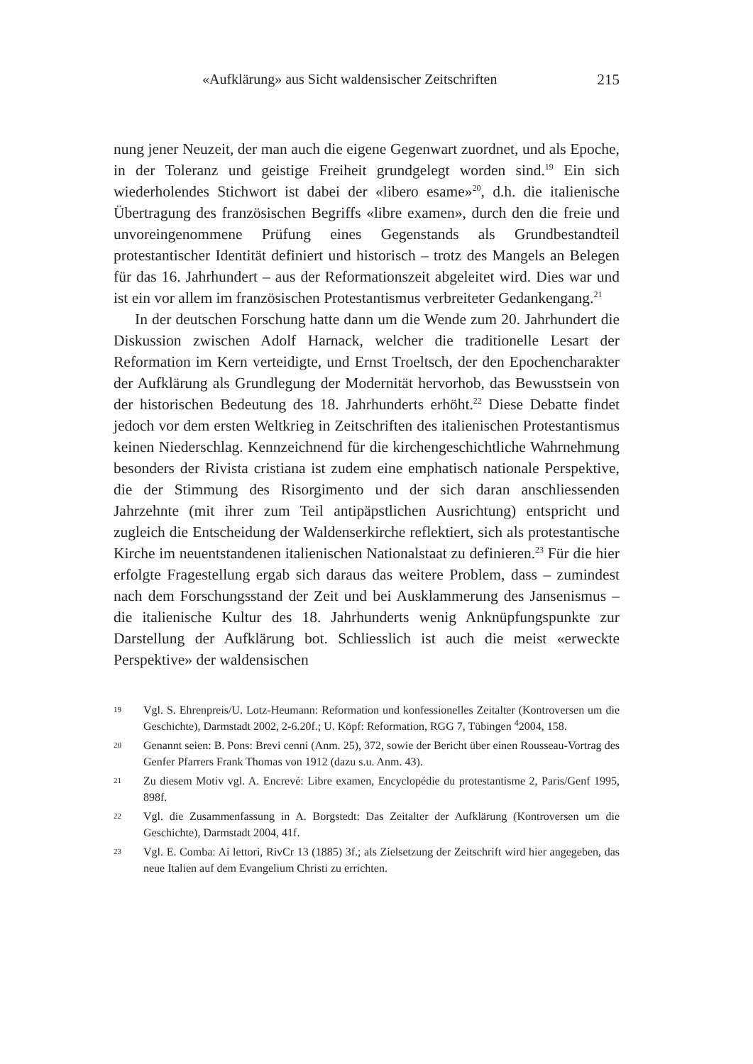«Aufklärung» aus Sicht waldensischer Zeitschriften 215
nung jener Neuzeit, der man auch die eigene Gegenwart zuordnet, und als Epoche, in der Toleranz und geistige Freiheit grundgelegt worden sind.<sup>19</sup> Ein sich wiederholendes Stichwort ist dabei der «libero esame»<sup>20</sup>, d.h. die italienische Übertragung des französischen Begriffs «libre examen», durch den die freie und unvoreingenommene Prüfung eines Gegenstands als Grundbestandteil protestantischer Identität definiert und historisch – trotz des Mangels an Belegen für das 16. Jahrhundert – aus der Reformationszeit abgeleitet wird. Dies war und ist ein vor allem im französischen Protestantismus verbreiteter Gedankengang.<sup>21</sup>
In der deutschen Forschung hatte dann um die Wende zum 20. Jahrhundert die Diskussion zwischen Adolf Harnack, welcher die traditionelle Lesart der Reformation im Kern verteidigte, und Ernst Troeltsch, der den Epochencharakter der Aufklärung als Grundlegung der Modernität hervorhob, das Bewusstsein von der historischen Bedeutung des 18. Jahrhunderts erhöht.<sup>22</sup> Diese Debatte findet jedoch vor dem ersten Weltkrieg in Zeitschriften des italienischen Protestantismus keinen Niederschlag. Kennzeichnend für die kirchengeschichtliche Wahrnehmung besonders der Rivista cristiana ist zudem eine emphatisch nationale Perspektive, die der Stimmung des Risorgimento und der sich daran anschliessenden Jahrzehnte (mit ihrer zum Teil antipäpstlichen Ausrichtung) entspricht und zugleich die Entscheidung der Waldenserkirche reflektiert, sich als protestantische Kirche im neuentstandenen italienischen Nationalstaat zu definieren.<sup>23</sup> Für die hier erfolgte Fragestellung ergab sich daraus das weitere Problem, dass – zumindest nach dem Forschungsstand der Zeit und bei Ausklammerung des Jansenismus – die italienische Kultur des 18. Jahrhunderts wenig Anknüpfungspunkte zur Darstellung der Aufklärung bot. Schliesslich ist auch die meist «erweckte Perspektive» der waldensischen
19 Vgl. S. Ehrenpreis/U. Lotz-Heumann: Reformation und konfessionelles Zeitalter (Kontroversen um die Geschichte), Darmstadt 2002, 2-6.20f.; U. Köpf: Reformation, RGG 7, Tübingen <sup>4</sup>2004, 158.
20 Genannt seien: B. Pons: Brevi cenni (Anm. 25), 372, sowie der Bericht über einen Rousseau-Vortrag des Genfer Pfarrers Frank Thomas von 1912 (dazu s.u. Anm. 43).
21 Zu diesem Motiv vgl. A. Encrevé: Libre examen, Encyclopédie du protestantisme 2, Paris/Genf 1995, 898f.
22 Vgl. die Zusammenfassung in A. Borgstedt: Das Zeitalter der Aufklärung (Kontroversen um die Geschichte), Darmstadt 2004, 41f.
23 Vgl. E. Comba: Ai lettori, RivCr 13 (1885) 3f.; als Zielsetzung der Zeitschrift wird hier angegeben, das neue Italien auf dem Evangelium Christi zu errichten.